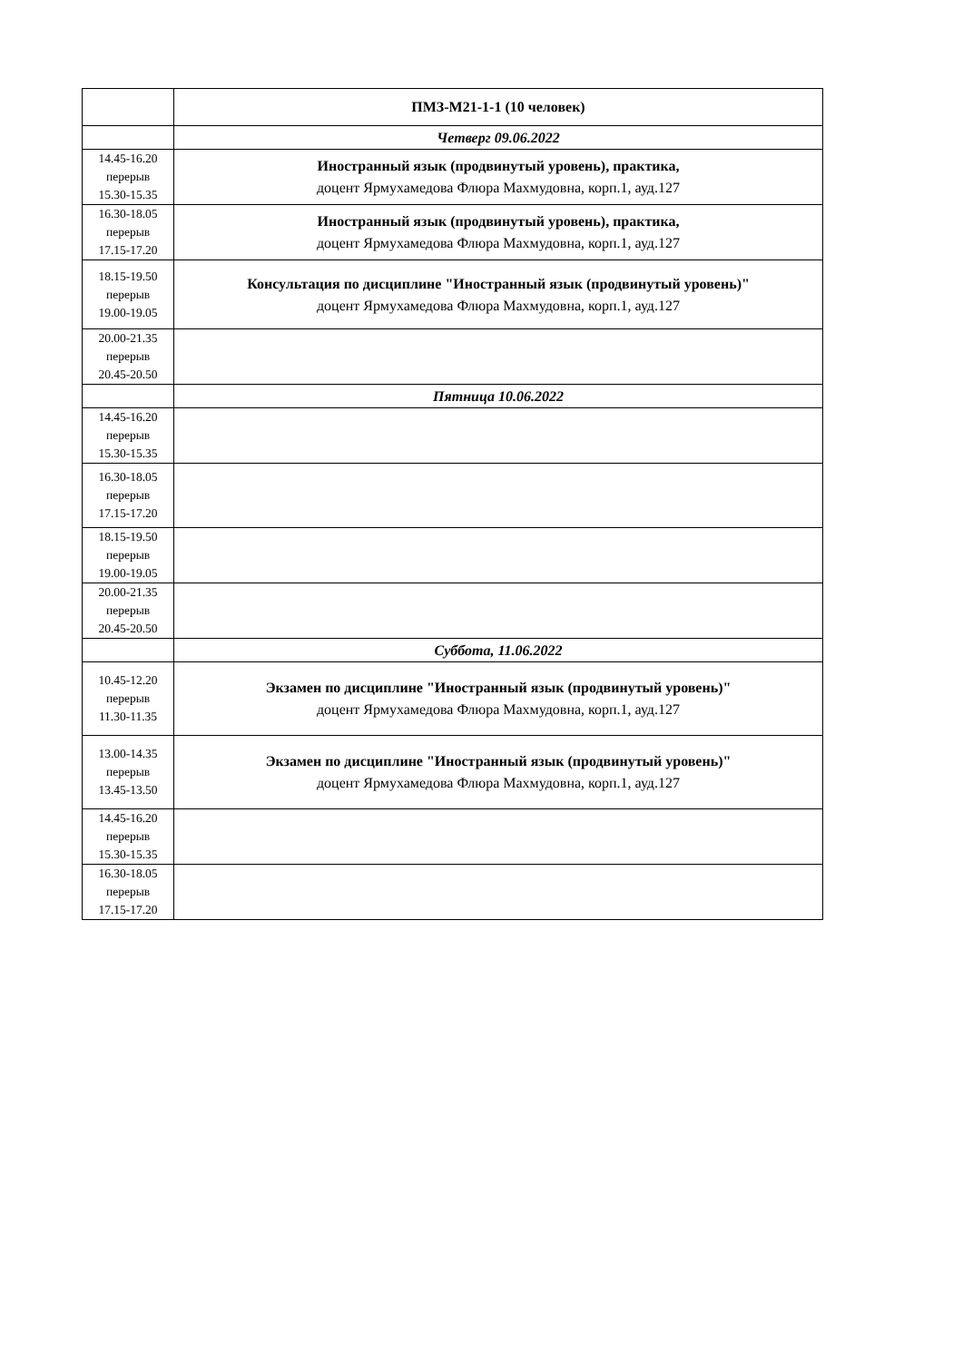| | ПМЗ-М21-1-1 (10 человек) |
| | Четверг 09.06.2022 |
| 14.45-16.20 перерыв 15.30-15.35 | Иностранный язык (продвинутый уровень), практика, доцент Ярмухамедова Флюра Махмудовна, корп.1, ауд.127 |
| 16.30-18.05 перерыв 17.15-17.20 | Иностранный язык (продвинутый уровень), практика, доцент Ярмухамедова Флюра Махмудовна, корп.1, ауд.127 |
| 18.15-19.50 перерыв 19.00-19.05 | Консультация по дисциплине "Иностранный язык (продвинутый уровень)" доцент Ярмухамедова Флюра Махмудовна, корп.1, ауд.127 |
| 20.00-21.35 перерыв 20.45-20.50 | |
| | Пятница 10.06.2022 |
| 14.45-16.20 перерыв 15.30-15.35 | |
| 16.30-18.05 перерыв 17.15-17.20 | |
| 18.15-19.50 перерыв 19.00-19.05 | |
| 20.00-21.35 перерыв 20.45-20.50 | |
| | Суббота, 11.06.2022 |
| 10.45-12.20 перерыв 11.30-11.35 | Экзамен по дисциплине "Иностранный язык (продвинутый уровень)" доцент Ярмухамедова Флюра Махмудовна, корп.1, ауд.127 |
| 13.00-14.35 перерыв 13.45-13.50 | Экзамен по дисциплине "Иностранный язык (продвинутый уровень)" доцент Ярмухамедова Флюра Махмудовна, корп.1, ауд.127 |
| 14.45-16.20 перерыв 15.30-15.35 | |
| 16.30-18.05 перерыв 17.15-17.20 | |